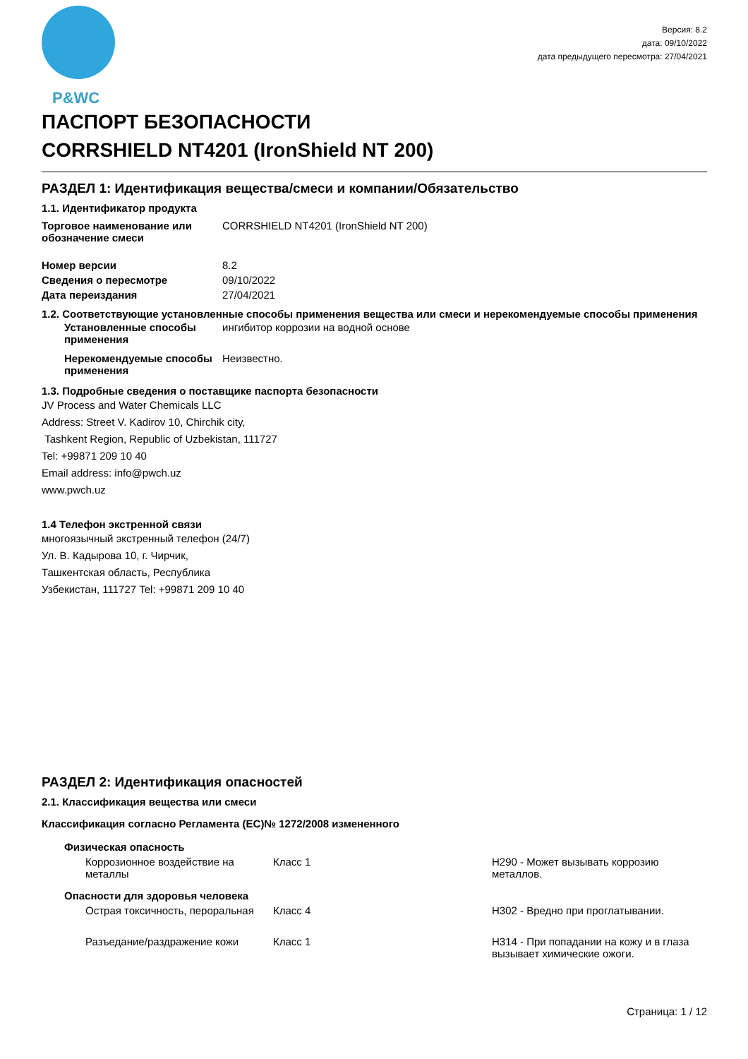P&WC
Версия: 8.2
дата: 09/10/2022
дата предыдущего пересмотра: 27/04/2021
ПАСПОРТ БЕЗОПАСНОСТИ
CORRSHIELD NT4201 (IronShield NT 200)
РАЗДЕЛ 1: Идентификация вещества/смеси и компании/Обязательство
1.1. Идентификатор продукта
| Торговое наименование или обозначение смеси | CORRSHIELD NT4201 (IronShield NT 200) |
| Номер версии | 8.2 |
| Сведения о пересмотре | 09/10/2022 |
| Дата переиздания | 27/04/2021 |
1.2. Соответствующие установленные способы применения вещества или смеси и нерекомендуемые способы применения
| Установленные способы применения | ингибитор коррозии на водной основе |
| Нерекомендуемые способы применения | Неизвестно. |
1.3. Подробные сведения о поставщике паспорта безопасности
JV Process and Water Chemicals LLC
Address: Street V. Kadirov 10, Chirchik city,
Tashkent Region, Republic of Uzbekistan, 111727
Tel: +99871 209 10 40
Email address: info@pwch.uz
www.pwch.uz
1.4 Телефон экстренной связи
многоязычный экстренный телефон (24/7)
Ул. В. Кадырова 10, г. Чирчик,
Ташкентская область, Республика
Узбекистан, 111727 Tel: +99871 209 10 40
РАЗДЕЛ 2: Идентификация опасностей
2.1. Классификация вещества или смеси
Классификация согласно Регламента (ЕС)№ 1272/2008 измененного
| Физическая опасность | | |
| Коррозионное воздействие на металлы | Класс 1 | H290 - Может вызывать коррозию металлов. |
| Опасности для здоровья человека | | |
| Острая токсичность, пероральная | Класс 4 | H302 - Вредно при проглатывании. |
| Разъедание/раздражение кожи | Класс 1 | H314 - При попадании на кожу и в глаза вызывает химические ожоги. |
Страница: 1 / 12